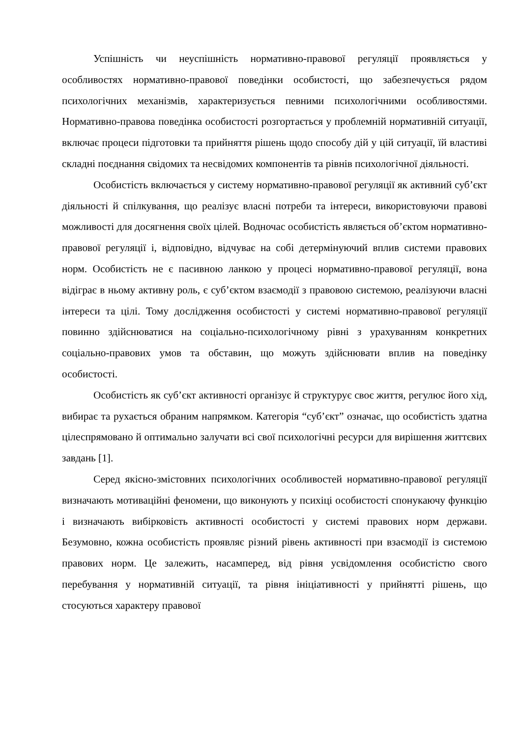Успішність чи неуспішність нормативно-правової регуляції проявляється у особливостях нормативно-правової поведінки особистості, що забезпечується рядом психологічних механізмів, характеризується певними психологічними особливостями. Нормативно-правова поведінка особистості розгортається у проблемній нормативній ситуації, включає процеси підготовки та прийняття рішень щодо способу дій у цій ситуації, їй властиві складні поєднання свідомих та несвідомих компонентів та рівнів психологічної діяльності.
Особистість включається у систему нормативно-правової регуляції як активний суб’єкт діяльності й спілкування, що реалізує власні потреби та інтереси, використовуючи правові можливості для досягнення своїх цілей. Водночас особистість являється об’єктом нормативно-правової регуляції і, відповідно, відчуває на собі детермінуючий вплив системи правових норм. Особистість не є пасивною ланкою у процесі нормативно-правової регуляції, вона відіграє в ньому активну роль, є суб’єктом взаємодії з правовою системою, реалізуючи власні інтереси та цілі. Тому дослідження особистості у системі нормативно-правової регуляції повинно здійснюватися на соціально-психологічному рівні з урахуванням конкретних соціально-правових умов та обставин, що можуть здійснювати вплив на поведінку особистості.
Особистість як суб’єкт активності організує й структурує своє життя, регулює його хід, вибирає та рухається обраним напрямком. Категорія “суб’єкт” означає, що особистість здатна цілеспрямовано й оптимально залучати всі свої психологічні ресурси для вирішення життєвих завдань [1].
Серед якісно-змістовних психологічних особливостей нормативно-правової регуляції визначають мотиваційні феномени, що виконують у психіці особистості спонукаючу функцію і визначають вибірковість активності особистості у системі правових норм держави. Безумовно, кожна особистість проявляє різний рівень активності при взаємодії із системою правових норм. Це залежить, насамперед, від рівня усвідомлення особистістю свого перебування у нормативній ситуації, та рівня ініціативності у прийнятті рішень, що стосуються характеру правової